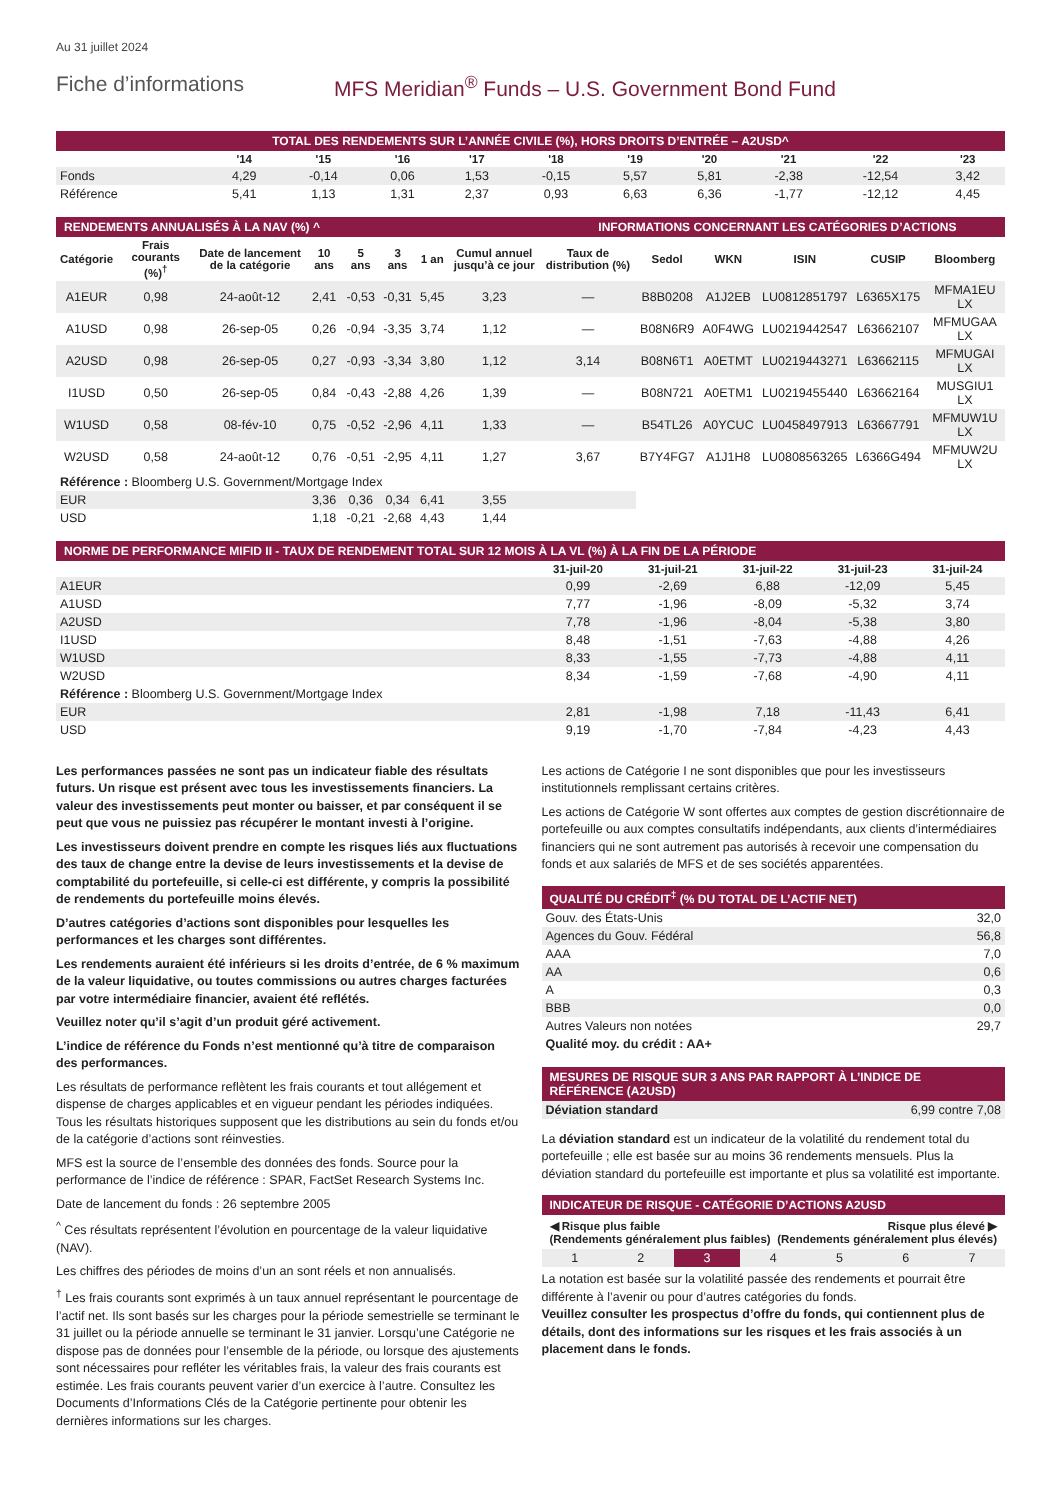Au 31 juillet 2024
Fiche d’informations MFS Meridian<sup>®</sup> Funds – U.S. Government Bond Fund
TOTAL DES RENDEMENTS SUR L’ANNÉE CIVILE (%), HORS DROITS D’ENTRÉE – A2USD^
| | '14 | '15 | '16 | '17 | '18 | '19 | '20 | '21 | '22 | '23 |
| --- | --- | --- | --- | --- | --- | --- | --- | --- | --- | --- |
| Fonds | 4,29 | -0,14 | 0,06 | 1,53 | -0,15 | 5,57 | 5,81 | -2,38 | -12,54 | 3,42 |
| Référence | 5,41 | 1,13 | 1,31 | 2,37 | 0,93 | 6,63 | 6,36 | -1,77 | -12,12 | 4,45 |
RENDEMENTS ANNUALISÉS À LA NAV (%) ^
INFORMATIONS CONCERNANT LES CATÉGORIES D’ACTIONS
| Catégorie | Frais courants (%)<sup>†</sup> | Date de lancement de la catégorie | 10 ans | 5 ans | 3 ans | 1 an | Cumul annuel jusqu’à ce jour | Taux de distribution (%) | Sedol | WKN | ISIN | CUSIP | Bloomberg |
| --- | --- | --- | --- | --- | --- | --- | --- | --- | --- | --- | --- | --- | --- |
| A1EUR | 0,98 | 24-août-12 | 2,41 | -0,53 | -0,31 | 5,45 | 3,23 | — | B8B0208 | A1J2EB | LU0812851797 | L6365X175 | MFMA1EU LX |
| A1USD | 0,98 | 26-sep-05 | 0,26 | -0,94 | -3,35 | 3,74 | 1,12 | — | B08N6R9 | A0F4WG | LU0219442547 | L63662107 | MFMUGAA LX |
| A2USD | 0,98 | 26-sep-05 | 0,27 | -0,93 | -3,34 | 3,80 | 1,12 | 3,14 | B08N6T1 | A0ETMT | LU0219443271 | L63662115 | MFMUGAI LX |
| I1USD | 0,50 | 26-sep-05 | 0,84 | -0,43 | -2,88 | 4,26 | 1,39 | — | B08N721 | A0ETM1 | LU0219455440 | L63662164 | MUSGIU1 LX |
| W1USD | 0,58 | 08-fév-10 | 0,75 | -0,52 | -2,96 | 4,11 | 1,33 | — | B54TL26 | A0YCUC | LU0458497913 | L63667791 | MFMUW1U LX |
| W2USD | 0,58 | 24-août-12 | 0,76 | -0,51 | -2,95 | 4,11 | 1,27 | 3,67 | B7Y4FG7 | A1J1H8 | LU0808563265 | L6366G494 | MFMUW2U LX |
| Référence : Bloomberg U.S. Government/Mortgage Index | | | | | | | | | | | | | |
| EUR | | | 3,36 | 0,36 | 0,34 | 6,41 | 3,55 | | | | | | |
| USD | | | 1,18 | -0,21 | -2,68 | 4,43 | 1,44 | | | | | | |
NORME DE PERFORMANCE MIFID II - TAUX DE RENDEMENT TOTAL SUR 12 MOIS À LA VL (%) À LA FIN DE LA PÉRIODE
| | 31-juil-20 | 31-juil-21 | 31-juil-22 | 31-juil-23 | 31-juil-24 |
| --- | --- | --- | --- | --- | --- |
| A1EUR | 0,99 | -2,69 | 6,88 | -12,09 | 5,45 |
| A1USD | 7,77 | -1,96 | -8,09 | -5,32 | 3,74 |
| A2USD | 7,78 | -1,96 | -8,04 | -5,38 | 3,80 |
| I1USD | 8,48 | -1,51 | -7,63 | -4,88 | 4,26 |
| W1USD | 8,33 | -1,55 | -7,73 | -4,88 | 4,11 |
| W2USD | 8,34 | -1,59 | -7,68 | -4,90 | 4,11 |
| Référence : Bloomberg U.S. Government/Mortgage Index | | | | | |
| EUR | 2,81 | -1,98 | 7,18 | -11,43 | 6,41 |
| USD | 9,19 | -1,70 | -7,84 | -4,23 | 4,43 |
Les performances passées ne sont pas un indicateur fiable des résultats futurs. Un risque est présent avec tous les investissements financiers. La valeur des investissements peut monter ou baisser, et par conséquent il se peut que vous ne puissiez pas récupérer le montant investi à l’origine.
Les investisseurs doivent prendre en compte les risques liés aux fluctuations des taux de change entre la devise de leurs investissements et la devise de comptabilité du portefeuille, si celle-ci est différente, y compris la possibilité de rendements du portefeuille moins élevés.
D’autres catégories d’actions sont disponibles pour lesquelles les performances et les charges sont différentes.
Les rendements auraient été inférieurs si les droits d’entrée, de 6 % maximum de la valeur liquidative, ou toutes commissions ou autres charges facturées par votre intermédiaire financier, avaient été reflétés.
Veuillez noter qu’il s’agit d’un produit géré activement.
L’indice de référence du Fonds n’est mentionné qu’à titre de comparaison des performances.
Les résultats de performance reflètent les frais courants et tout allégement et dispense de charges applicables et en vigueur pendant les périodes indiquées. Tous les résultats historiques supposent que les distributions au sein du fonds et/ou de la catégorie d’actions sont réinvesties.
MFS est la source de l’ensemble des données des fonds. Source pour la performance de l’indice de référence : SPAR, FactSet Research Systems Inc.
Date de lancement du fonds : 26 septembre 2005
<sup>^</sup> Ces résultats représentent l’évolution en pourcentage de la valeur liquidative (NAV).
Les chiffres des périodes de moins d’un an sont réels et non annualisés.
<sup>†</sup> Les frais courants sont exprimés à un taux annuel représentant le pourcentage de l’actif net. Ils sont basés sur les charges pour la période semestrielle se terminant le 31 juillet ou la période annuelle se terminant le 31 janvier. Lorsqu’une Catégorie ne dispose pas de données pour l’ensemble de la période, ou lorsque des ajustements sont nécessaires pour refléter les véritables frais, la valeur des frais courants est estimée. Les frais courants peuvent varier d’un exercice à l’autre. Consultez les Documents d’Informations Clés de la Catégorie pertinente pour obtenir les dernières informations sur les charges.
Les actions de Catégorie I ne sont disponibles que pour les investisseurs institutionnels remplissant certains critères.
Les actions de Catégorie W sont offertes aux comptes de gestion discrétionnaire de portefeuille ou aux comptes consultatifs indépendants, aux clients d’intermédiaires financiers qui ne sont autrement pas autorisés à recevoir une compensation du fonds et aux salariés de MFS et de ses sociétés apparentées.
QUALITÉ DU CRÉDIT<sup>‡</sup> (% DU TOTAL DE L’ACTIF NET)
| Gouv. des États-Unis | 32,0 |
| Agences du Gouv. Fédéral | 56,8 |
| AAA | 7,0 |
| AA | 0,6 |
| A | 0,3 |
| BBB | 0,0 |
| Autres Valeurs non notées | 29,7 |
| Qualité moy. du crédit : AA+ | |
MESURES DE RISQUE SUR 3 ANS PAR RAPPORT À L’INDICE DE RÉFÉRENCE (A2USD)
| Déviation standard | 6,99 contre 7,08 |
La déviation standard est un indicateur de la volatilité du rendement total du portefeuille ; elle est basée sur au moins 36 rendements mensuels. Plus la déviation standard du portefeuille est importante et plus sa volatilité est importante.
INDICATEUR DE RISQUE - CATÉGORIE D’ACTIONS A2USD
◀ Risque plus faible
(Rendements généralement plus faibles) Risque plus élevé ▶
(Rendements généralement plus élevés)
| 1 | 2 | 3 | 4 | 5 | 6 | 7 |
La notation est basée sur la volatilité passée des rendements et pourrait être différente à l’avenir ou pour d’autres catégories du fonds.
Veuillez consulter les prospectus d’offre du fonds, qui contiennent plus de détails, dont des informations sur les risques et les frais associés à un placement dans le fonds.